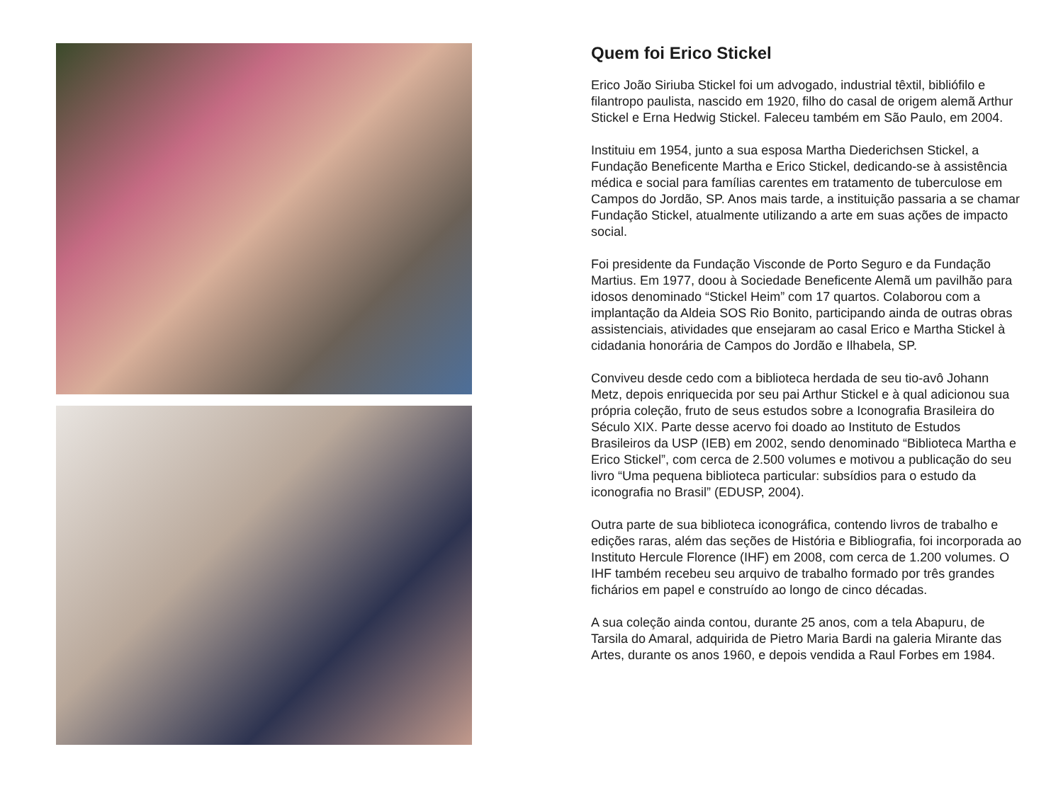Quem foi Erico Stickel
Erico João Siriuba Stickel foi um advogado, industrial têxtil, bibliófilo e filantropo paulista, nascido em 1920, filho do casal de origem alemã Arthur Stickel e Erna Hedwig Stickel. Faleceu também em São Paulo, em 2004.
Instituiu em 1954, junto a sua esposa Martha Diederichsen Stickel, a Fundação Beneficente Martha e Erico Stickel, dedicando-se à assistência médica e social para famílias carentes em tratamento de tuberculose em Campos do Jordão, SP. Anos mais tarde, a instituição passaria a se chamar Fundação Stickel, atualmente utilizando a arte em suas ações de impacto social.
Foi presidente da Fundação Visconde de Porto Seguro e da Fundação Martius. Em 1977, doou à Sociedade Beneficente Alemã um pavilhão para idosos denominado “Stickel Heim” com 17 quartos. Colaborou com a implantação da Aldeia SOS Rio Bonito, participando ainda de outras obras assistenciais, atividades que ensejaram ao casal Erico e Martha Stickel à cidadania honorária de Campos do Jordão e Ilhabela, SP.
Conviveu desde cedo com a biblioteca herdada de seu tio-avô Johann Metz, depois enriquecida por seu pai Arthur Stickel e à qual adicionou sua própria coleção, fruto de seus estudos sobre a Iconografia Brasileira do Século XIX. Parte desse acervo foi doado ao Instituto de Estudos Brasileiros da USP (IEB) em 2002, sendo denominado “Biblioteca Martha e Erico Stickel”, com cerca de 2.500 volumes e motivou a publicação do seu livro “Uma pequena biblioteca particular: subsídios para o estudo da iconografia no Brasil” (EDUSP, 2004).
Outra parte de sua biblioteca iconográfica, contendo livros de trabalho e edições raras, além das seções de História e Bibliografia, foi incorporada ao Instituto Hercule Florence (IHF) em 2008, com cerca de 1.200 volumes. O IHF também recebeu seu arquivo de trabalho formado por três grandes fichários em papel e construído ao longo de cinco décadas.
A sua coleção ainda contou, durante 25 anos, com a tela Abapuru, de Tarsila do Amaral, adquirida de Pietro Maria Bardi na galeria Mirante das Artes, durante os anos 1960, e depois vendida a Raul Forbes em 1984.